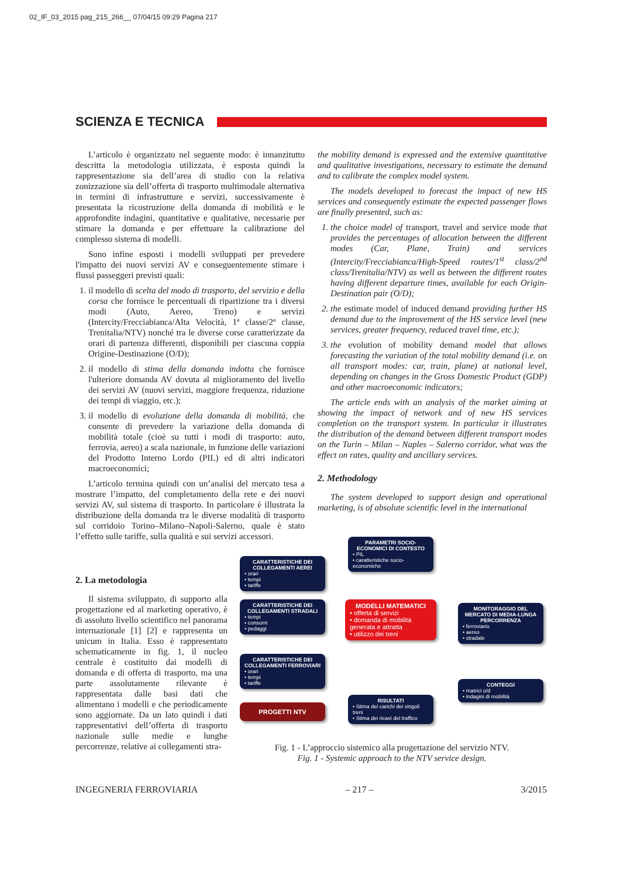02_IF_03_2015 pag_215_266__ 07/04/15 09:29 Pagina 217
SCIENZA E TECNICA
L’articolo è organizzato nel seguente modo: è innanzitutto descritta la metodologia utilizzata, è esposta quindi la rappresentazione sia dell’area di studio con la relativa zonizzazione sia dell’offerta di trasporto multimodale alternativa in termini di infrastrutture e servizi, successivamente è presentata la ricostruzione della domanda di mobilità e le approfondite indagini, quantitative e qualitative, necessarie per stimare la domanda e per effettuare la calibrazione del complesso sistema di modelli.
Sono infine esposti i modelli sviluppati per prevedere l'impatto dei nuovi servizi AV e conseguentemente stimare i flussi passeggeri previsti quali:
1. il modello di scelta del modo di trasporto, del servizio e della corsa che fornisce le percentuali di ripartizione tra i diversi modi (Auto, Aereo, Treno) e servizi (Intercity/Frecciabianca/Alta Velocità, 1ª classe/2ª classe, Trenitalia/NTV) nonché tra le diverse corse caratterizzate da orari di partenza differenti, disponibili per ciascuna coppia Origine-Destinazione (O/D);
2. il modello di stima della domanda indotta che fornisce l'ulteriore domanda AV dovuta al miglioramento del livello dei servizi AV (nuovi servizi, maggiore frequenza, riduzione dei tempi di viaggio, etc.);
3. il modello di evoluzione della domanda di mobilità, che consente di prevedere la variazione della domanda di mobilità totale (cioè su tutti i modi di trasporto: auto, ferrovia, aereo) a scala nazionale, in funzione delle variazioni del Prodotto Interno Lordo (PIL) ed di altri indicatori macroeconomici;
L’articolo termina quindi con un’analisi del mercato tesa a mostrare l’impatto, del completamento della rete e dei nuovi servizi AV, sul sistema di trasporto. In particolare è illustrata la distribuzione della domanda tra le diverse modalità di trasporto sul corridoio Torino–Milano–Napoli-Salerno, quale è stato l’effetto sulle tariffe, sulla qualità e sui servizi accessori.
2. La metodologia
Il sistema sviluppato, di supporto alla progettazione ed al marketing operativo, è di assoluto livello scientifico nel panorama internazionale [1] [2] e rappresenta un unicum in Italia. Esso è rappresentato schematicamente in fig. 1, il nucleo centrale è costituito dai modelli di domanda e di offerta di trasporto, ma una parte assolutamente rilevante è rappresentata dalle basi dati che alimentano i modelli e che periodicamente sono aggiornate. Da un lato quindi i dati rappresentativi dell’offerta di trasporto nazionale sulle medie e lunghe percorrenze, relative ai collegamenti stra-
the mobility demand is expressed and the extensive quantitative and qualitative investigations, necessary to estimate the demand and to calibrate the complex model system.
The models developed to forecast the impact of new HS services and consequently estimate the expected passenger flows are finally presented, such as:
1. the choice model of transport, travel and service mode that provides the percentages of allocation between the different modes (Car, Plane, Train) and services (Intercity/Frecciabianca/High-Speed routes/1<sup>st</sup> class/2<sup>nd</sup> class/Trenitalia/NTV) as well as between the different routes having different departure times, available for each Origin-Destination pair (O/D);
2. the estimate model of induced demand providing further HS demand due to the improvement of the HS service level (new services, greater frequency, reduced travel time, etc.);
3. the evolution of mobility demand model that allows forecasting the variation of the total mobility demand (i.e. on all transport modes: car, train, plane) at national level, depending on changes in the Gross Domestic Product (GDP) and other macroeconomic indicators;
The article ends with an analysis of the market aiming at showing the impact of network and of new HS services completion on the transport system. In particular it illustrates the distribution of the demand between different transport modes on the Turin – Milan – Naples – Salerno corridor, what was the effect on rates, quality and ancillary services.
2. Methodology
The system developed to support design and operational marketing, is of absolute scientific level in the international
CARATTERISTICHE DEI COLLEGAMENTI AEREI
• orari
• tempi
• tariffe
CARATTERISTICHE DEI COLLEGAMENTI STRADALI
• tempi
• consumi
• pedaggi
CARATTERISTICHE DEI COLLEGAMENTI FERROVIARI
• orari
• tempi
• tariffe
PROGETTI NTV
PARAMETRI SOCIO-ECONOMICI DI CONTESTO
• PIL
• caratteristiche socio-economiche
MODELLI MATEMATICI
• offerta di servizi
• domanda di mobilità generata e attratta
• utilizzo dei treni
RISULTATI
• Stima dei carichi dei singoli treni
• Stima dei ricavi del traffico
MONITORAGGIO DEL MERCATO DI MEDIA-LUNGA PERCORRENZA
• ferroviario
• aereo
• stradale
CONTEGGI
• matrici o/d
• indagini di mobilità
Fig. 1 - L’approccio sistemico alla progettazione del servizio NTV.
Fig. 1 - Systemic approach to the NTV service design.
INGEGNERIA FERROVIARIA – 217 – 3/2015